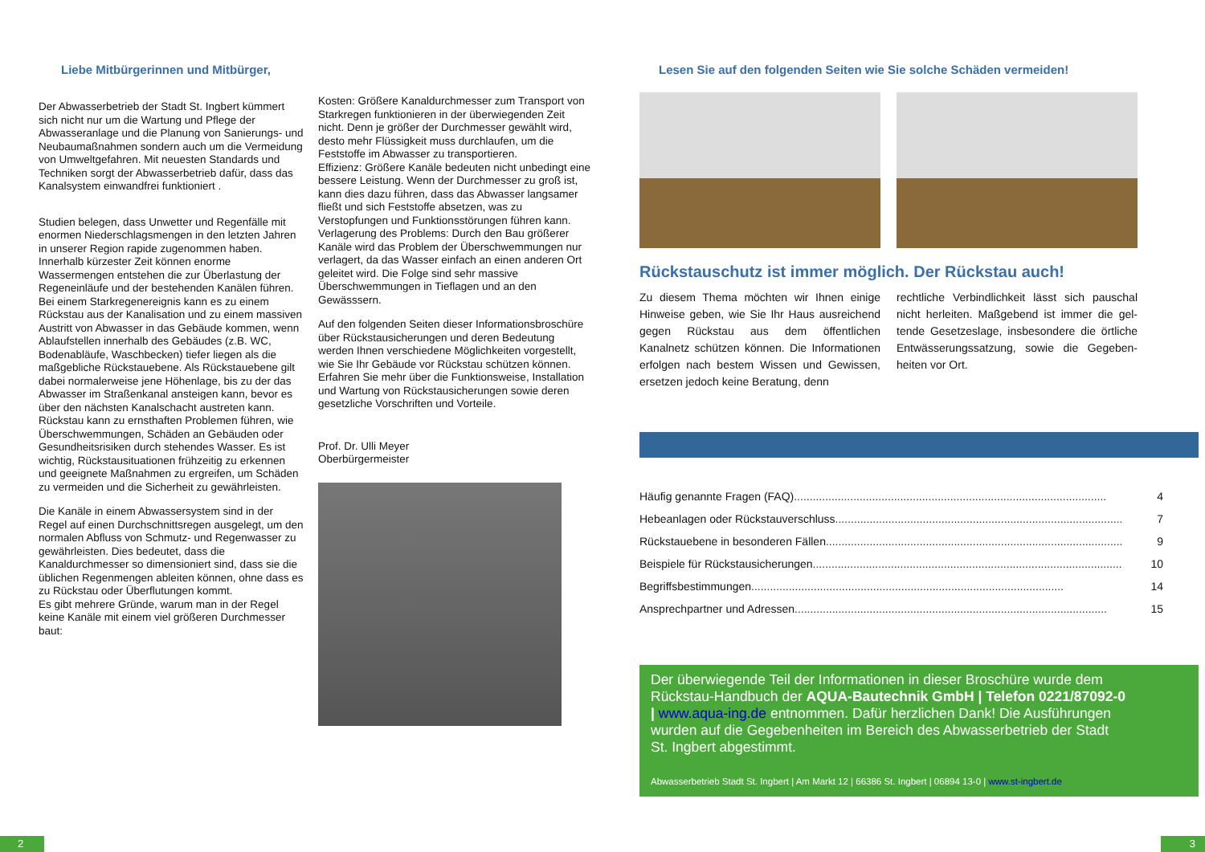Liebe Mitbürgerinnen und Mitbürger,
Der Abwasserbetrieb der Stadt St. Ingbert kümmert sich nicht nur um die Wartung und Pflege der Abwasseranlage und die Planung von Sanierungs- und Neubaumaßnahmen sondern auch um die Vermeidung von Umweltgefahren. Mit neuesten Standards und Techniken sorgt der Abwasserbetrieb dafür, dass das Kanalsystem einwandfrei funktioniert .
Studien belegen, dass Unwetter und Regenfälle mit enormen Niederschlagsmengen in den letzten Jahren in unserer Region rapide zugenommen haben. Innerhalb kürzester Zeit können enorme Wassermengen entstehen die zur Überlastung der Regeneinläufe und der bestehenden Kanälen führen. Bei einem Starkregenereignis kann es zu einem Rückstau aus der Kanalisation und zu einem massiven Austritt von Abwasser in das Gebäude kommen, wenn Ablaufstellen innerhalb des Gebäudes (z.B. WC, Bodenabläufe, Waschbecken) tiefer liegen als die maßgebliche Rückstauebene. Als Rückstauebene gilt dabei normalerweise jene Höhenlage, bis zu der das Abwasser im Straßenkanal ansteigen kann, bevor es über den nächsten Kanalschacht austreten kann. Rückstau kann zu ernsthaften Problemen führen, wie Überschwemmungen, Schäden an Gebäuden oder Gesundheitsrisiken durch stehendes Wasser. Es ist wichtig, Rückstausituationen frühzeitig zu erkennen und geeignete Maßnahmen zu ergreifen, um Schäden zu vermeiden und die Sicherheit zu gewährleisten.
Die Kanäle in einem Abwassersystem sind in der Regel auf einen Durchschnittsregen ausgelegt, um den normalen Abfluss von Schmutz- und Regenwasser zu gewährleisten. Dies bedeutet, dass die Kanaldurchmesser so dimensioniert sind, dass sie die üblichen Regenmengen ableiten können, ohne dass es zu Rückstau oder Überflutungen kommt.
Es gibt mehrere Gründe, warum man in der Regel keine Kanäle mit einem viel größeren Durchmesser baut:
Kosten: Größere Kanaldurchmesser zum Transport von Starkregen funktionieren in der überwiegenden Zeit nicht. Denn je größer der Durchmesser gewählt wird, desto mehr Flüssigkeit muss durchlaufen, um die Feststoffe im Abwasser zu transportieren.
Effizienz: Größere Kanäle bedeuten nicht unbedingt eine bessere Leistung. Wenn der Durchmesser zu groß ist, kann dies dazu führen, dass das Abwasser langsamer fließt und sich Feststoffe absetzen, was zu Verstopfungen und Funktionsstörungen führen kann.
Verlagerung des Problems: Durch den Bau größerer Kanäle wird das Problem der Überschwemmungen nur verlagert, da das Wasser einfach an einen anderen Ort geleitet wird. Die Folge sind sehr massive Überschwemmungen in Tieflagen und an den Gewässsern.
Auf den folgenden Seiten dieser Informationsbroschüre über Rückstausicherungen und deren Bedeutung werden Ihnen verschiedene Möglichkeiten vorgestellt, wie Sie Ihr Gebäude vor Rückstau schützen können. Erfahren Sie mehr über die Funktionsweise, Installation und Wartung von Rückstausicherungen sowie deren gesetzliche Vorschriften und Vorteile.
Prof. Dr. Ulli Meyer
Oberbürgermeister
Lesen Sie auf den folgenden Seiten wie Sie solche Schäden vermeiden!
Rückstauschutz ist immer möglich. Der Rückstau auch!
Zu diesem Thema möchten wir Ihnen einige Hinweise geben, wie Sie Ihr Haus ausreichend gegen Rückstau aus dem öffentlichen Kanalnetz schützen können. Die Informationen erfolgen nach bestem Wissen und Gewissen, ersetzen jedoch keine Beratung, denn
rechtliche Verbindlichkeit lässt sich pauschal nicht herleiten. Maßgebend ist immer die gel-tende Gesetzeslage, insbesondere die örtliche Entwässerungssatzung, sowie die Gegeben-heiten vor Ort.
Häufig genannte Fragen (FAQ).................................................................................................... 4
Hebeanlagen oder Rückstauverschluss.................................................................................................... 7
Rückstauebene in besonderen Fällen.................................................................................................... 9
Beispiele für Rückstausicherungen .................................................................................................... 10
Begriffsbestimmungen .................................................................................................... 14
Ansprechpartner und Adressen .................................................................................................... 15
Der überwiegende Teil der Informationen in dieser Broschüre wurde dem Rückstau-Handbuch der AQUA-Bautechnik GmbH | Telefon 0221/87092-0 | www.aqua-ing.de entnommen. Dafür herzlichen Dank! Die Ausführungen wurden auf die Gegebenheiten im Bereich des Abwasserbetrieb der Stadt St. Ingbert abgestimmt.
Abwasserbetrieb Stadt St. Ingbert | Am Markt 12 | 66386 St. Ingbert | 06894 13-0 | www.st-ingbert.de
2 3